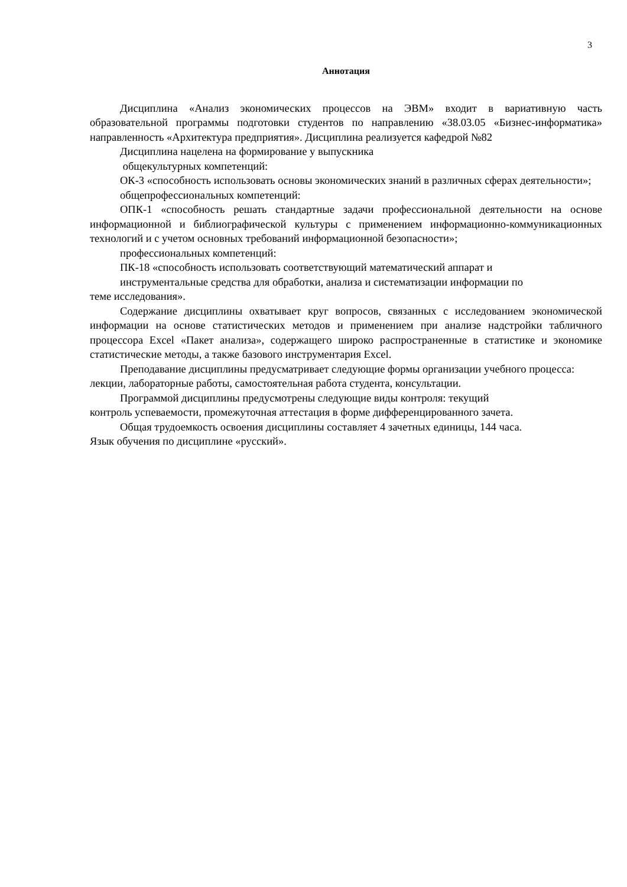3
Аннотация
Дисциплина «Анализ экономических процессов на ЭВМ» входит в вариативную часть образовательной программы подготовки студентов по направлению «38.03.05 «Бизнес-информатика» направленность «Архитектура предприятия». Дисциплина реализуется кафедрой №82
Дисциплина нацелена на формирование у выпускника
общекультурных компетенций:
ОК-3 «способность использовать основы экономических знаний в различных сферах деятельности»;
общепрофессиональных компетенций:
ОПК-1 «способность решать стандартные задачи профессиональной деятельности на основе информационной и библиографической культуры с применением информационно-коммуникационных технологий и с учетом основных требований информационной безопасности»;
профессиональных компетенций:
ПК-18 «способность использовать соответствующий математический аппарат и
инструментальные средства для обработки, анализа и систематизации информации по
теме исследования».
Содержание дисциплины охватывает круг вопросов, связанных с исследованием экономической информации на основе статистических методов и применением при анализе надстройки табличного процессора Excel «Пакет анализа», содержащего широко распространенные в статистике и экономике статистические методы, а также базового инструментария Excel.
Преподавание дисциплины предусматривает следующие формы организации учебного процесса: лекции, лабораторные работы, самостоятельная работа студента, консультации.
Программой дисциплины предусмотрены следующие виды контроля: текущий
контроль успеваемости, промежуточная аттестация в форме дифференцированного зачета.
Общая трудоемкость освоения дисциплины составляет 4 зачетных единицы, 144 часа.
Язык обучения по дисциплине «русский».